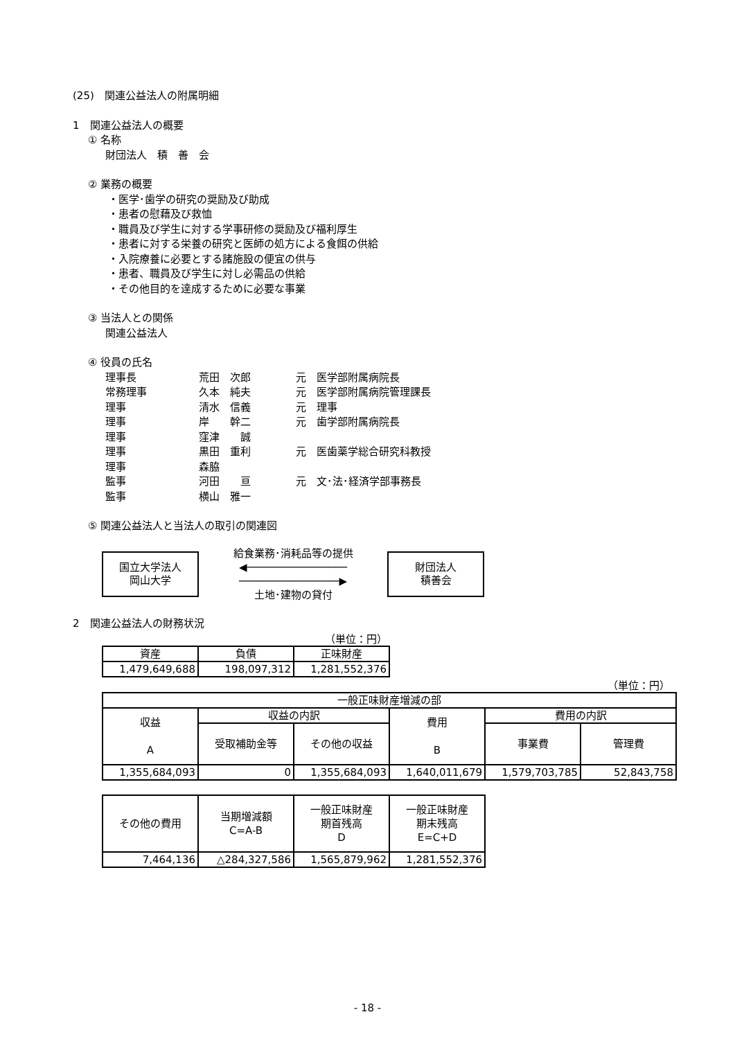(25)　関連公益法人の附属明細
1　関連公益法人の概要
① 名称
財団法人　積　善　会
② 業務の概要
・医学･歯学の研究の奨励及び助成
・患者の慰藉及び救恤
・職員及び学生に対する学事研修の奨励及び福利厚生
・患者に対する栄養の研究と医師の処方による食餌の供給
・入院療養に必要とする諸施設の便宜の供与
・患者、職員及び学生に対し必需品の供給
・その他目的を達成するために必要な事業
③ 当法人との関係
関連公益法人
④ 役員の氏名
| 理事長 | 荒田 次郎 | 元 医学部附属病院長 |
| 常務理事 | 久本 純夫 | 元 医学部附属病院管理課長 |
| 理事 | 清水 信義 | 元 理事 |
| 理事 | 岸 幹二 | 元 歯学部附属病院長 |
| 理事 | 窪津 誠 | |
| 理事 | 黒田 重利 | 元 医歯薬学総合研究科教授 |
| 理事 | 森脇 | |
| 監事 | 河田 亘 | 元 文･法･経済学部事務長 |
| 監事 | 横山 雅一 | |
⑤ 関連公益法人と当法人の取引の関連図
国立大学法人
岡山大学
給食業務･消耗品等の提供
◀────────────────
────────────────▶
土地･建物の貸付
財団法人
積善会
2　関連公益法人の財務状況
（単位：円）
| 資産 | 負債 | 正味財産 |
| 1,479,649,688 | 198,097,312 | 1,281,552,376 |
（単位：円）
| 一般正味財産増減の部 | | | | | |
| 収益 A | 収益の内訳 | | 費用 B | 費用の内訳 | |
| | 受取補助金等 | その他の収益 | | 事業費 | 管理費 |
| 1,355,684,093 | 0 | 1,355,684,093 | 1,640,011,679 | 1,579,703,785 | 52,843,758 |
| その他の費用 | 当期増減額 C=A-B | 一般正味財産 期首残高 D | 一般正味財産 期末残高 E=C+D |
| 7,464,136 | △284,327,586 | 1,565,879,962 | 1,281,552,376 |
- 18 -